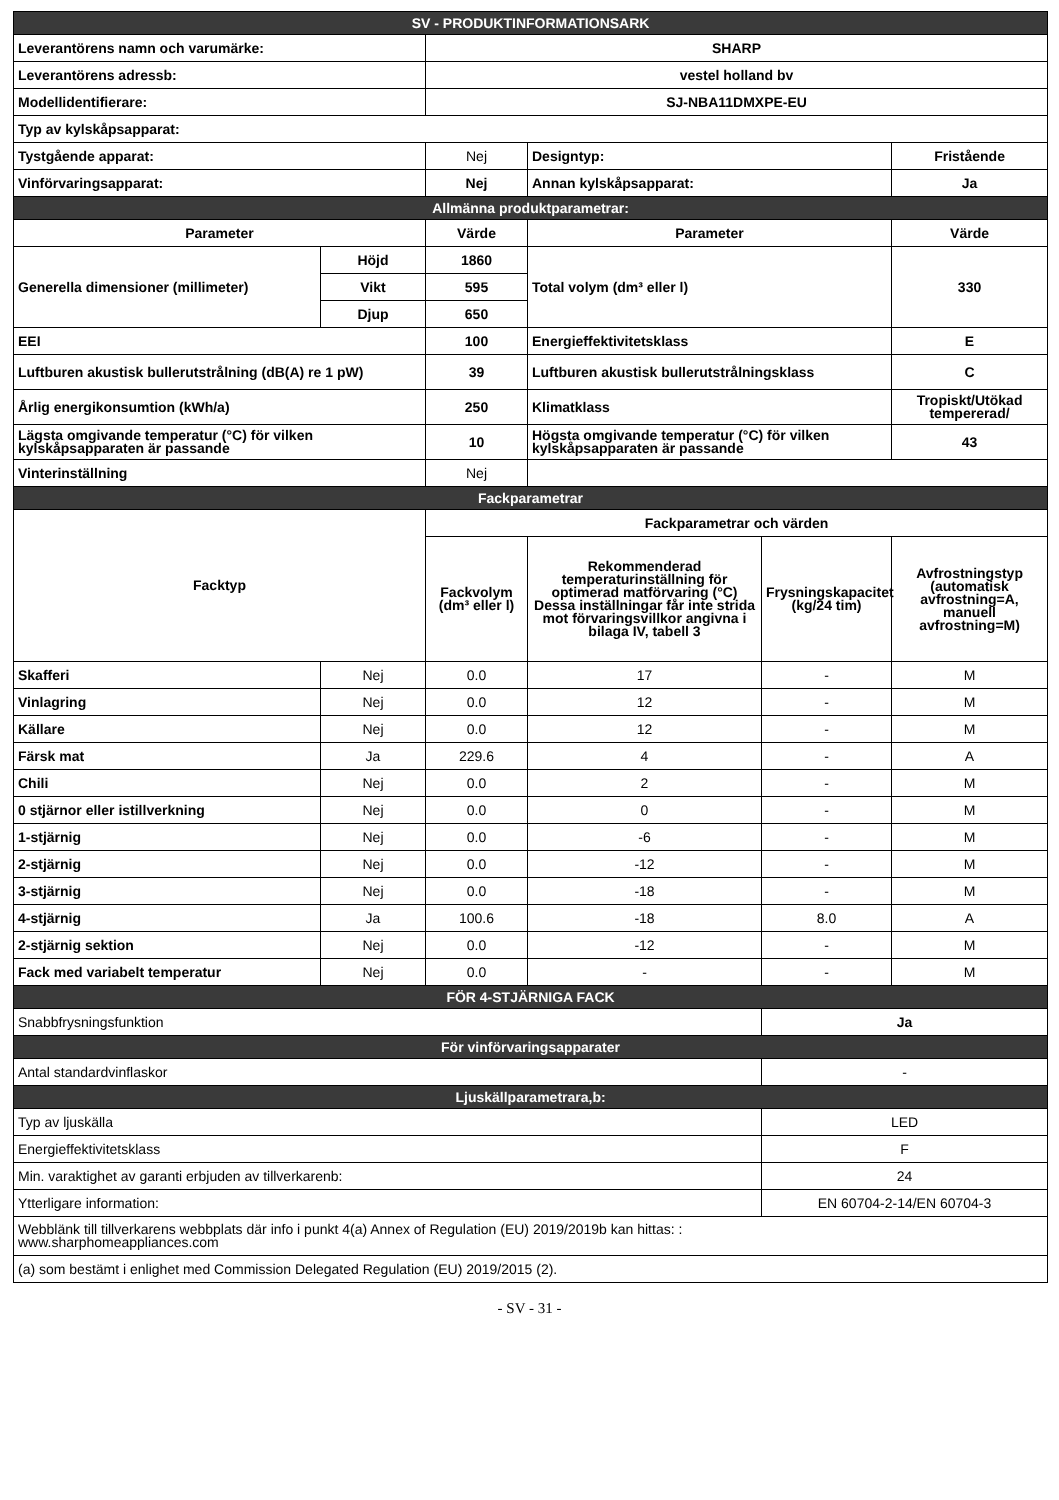| SV - PRODUKTINFORMATIONSARK | | | | | |
| Leverantörens namn och varumärke: | | SHARP | | | |
| Leverantörens adressb: | | vestel holland bv | | | |
| Modellidentifierare: | | SJ-NBA11DMXPE-EU | | | |
| Typ av kylskåpsapparat: | | | | | |
| Tystgående apparat: | | Nej | Designtyp: | | Fristående |
| Vinförvaringsapparat: | | Nej | Annan kylskåpsapparat: | | Ja |
| Allmänna produktparametrar: | | | | | |
| Parameter | | Värde | Parameter | | Värde |
| Generella dimensioner (millimeter) | Höjd | 1860 | Total volym (dm³ eller l) | | 330 |
| | Vikt | 595 | | | |
| | Djup | 650 | | | |
| EEI | | 100 | Energieffektivitetsklass | | E |
| Luftburen akustisk bullerutstrålning (dB(A) re 1 pW) | | 39 | Luftburen akustisk bullerutstrålningsklass | | C |
| Årlig energikonsumtion (kWh/a) | | 250 | Klimatklass | | Tropiskt/Utökad tempererad/ |
| Lägsta omgivande temperatur (°C) för vilken kylskåpsapparaten är passande | | 10 | Högsta omgivande temperatur (°C) för vilken kylskåpsapparaten är passande | | 43 |
| Vinterinställning | | Nej | | | |
| Fackparametrar | | | | | |
| Facktyp | | Fackparametrar och värden | | | |
| | | Fackvolym (dm³ eller l) | Rekommenderad temperaturinställning för optimerad matförvaring (°C) Dessa inställningar får inte strida mot förvaringsvillkor angivna i bilaga IV, tabell 3 | Frysningskapacitet (kg/24 tim) | Avfrostningstyp (automatisk avfrostning=A, manuell avfrostning=M) |
| Skafferi | Nej | 0.0 | 17 | - | M |
| Vinlagring | Nej | 0.0 | 12 | - | M |
| Källare | Nej | 0.0 | 12 | - | M |
| Färsk mat | Ja | 229.6 | 4 | - | A |
| Chili | Nej | 0.0 | 2 | - | M |
| 0 stjärnor eller istillverkning | Nej | 0.0 | 0 | - | M |
| 1-stjärnig | Nej | 0.0 | -6 | - | M |
| 2-stjärnig | Nej | 0.0 | -12 | - | M |
| 3-stjärnig | Nej | 0.0 | -18 | - | M |
| 4-stjärnig | Ja | 100.6 | -18 | 8.0 | A |
| 2-stjärnig sektion | Nej | 0.0 | -12 | - | M |
| Fack med variabelt temperatur | Nej | 0.0 | - | - | M |
| FÖR 4-STJÄRNIGA FACK | | | | | |
| Snabbfrysningsfunktion | | | | Ja | |
| För vinförvaringsapparater | | | | | |
| Antal standardvinflaskor | | | | - | |
| Ljuskällparametrara,b: | | | | | |
| Typ av ljuskälla | | | | LED | |
| Energieffektivitetsklass | | | | F | |
| Min. varaktighet av garanti erbjuden av tillverkarenb: | | | | 24 | |
| Ytterligare information: | | | | EN 60704-2-14/EN 60704-3 | |
| Webblänk till tillverkarens webbplats där info i punkt 4(a) Annex of Regulation (EU) 2019/2019b kan hittas: : www.sharphomeappliances.com | | | | | |
| (a) som bestämt i enlighet med Commission Delegated Regulation (EU) 2019/2015 (2). | | | | | |
- SV - 31 -